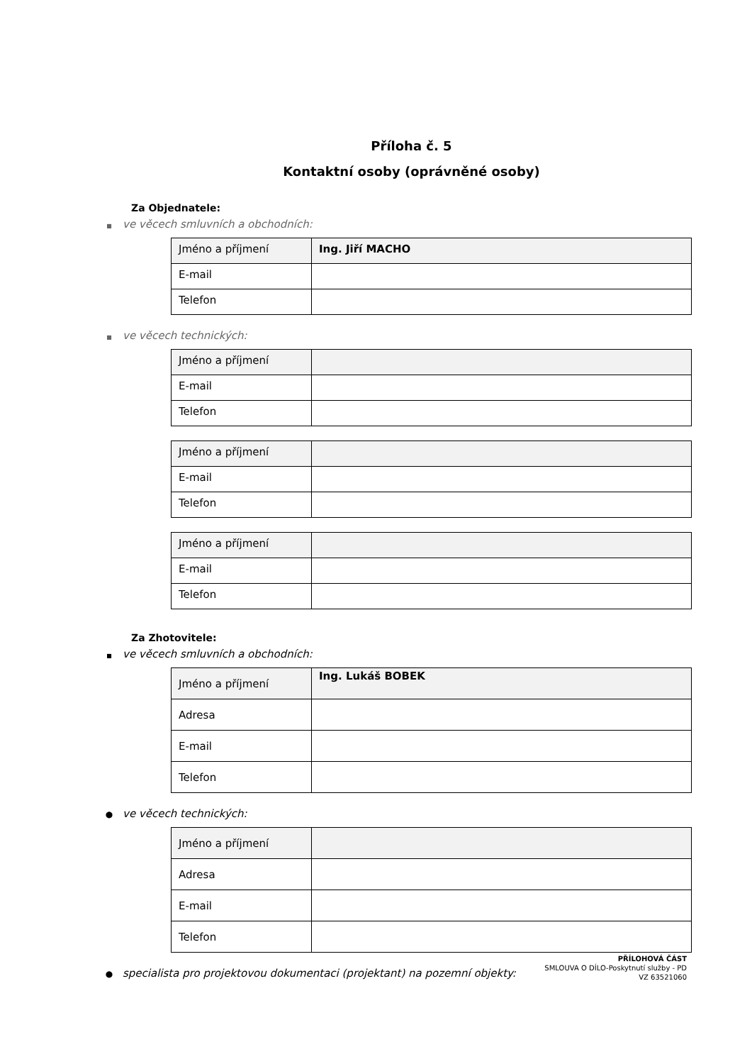Příloha č. 5
Kontaktní osoby (oprávněné osoby)
Za Objednatele:
■ ve věcech smluvních a obchodních:
| Jméno a příjmení | Ing. Jiří MACHO |
| E-mail | |
| Telefon | |
■ ve věcech technických:
| Jméno a příjmení | |
| E-mail | |
| Telefon | |
| Jméno a příjmení | |
| E-mail | |
| Telefon | |
| Jméno a příjmení | |
| E-mail | |
| Telefon | |
Za Zhotovitele:
■ ve věcech smluvních a obchodních:
| Jméno a příjmení | Ing. Lukáš BOBEK |
| Adresa | |
| E-mail | |
| Telefon | |
● ve věcech technických:
| Jméno a příjmení | |
| Adresa | |
| E-mail | |
| Telefon | |
● specialista pro projektovou dokumentaci (projektant) na pozemní objekty:
PŘÍLOHOVÁ ČÁST
SMLOUVA O DÍLO-Poskytnutí služby - PD
VZ 63521060